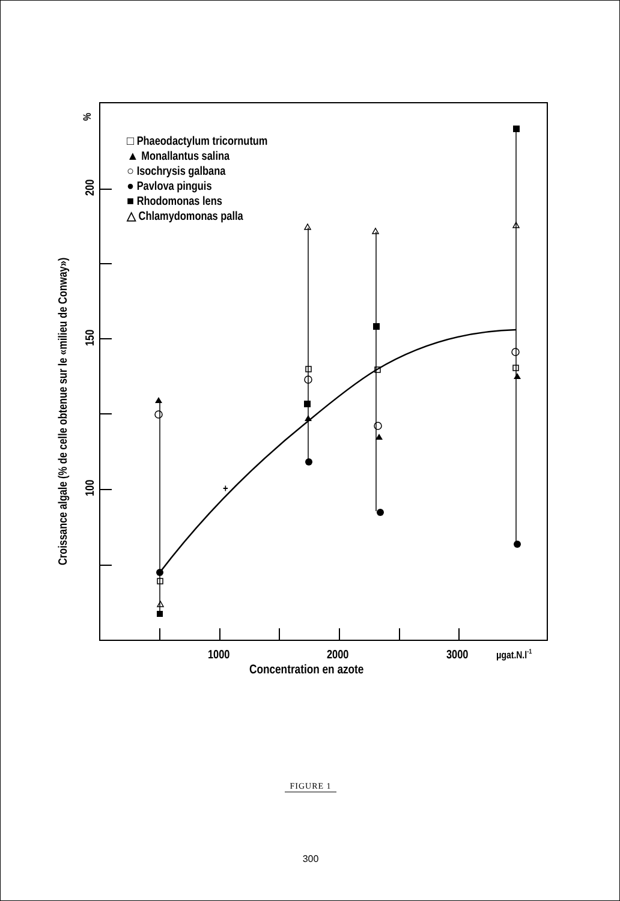%
200
150
100
Croissance algale (% de celle obtenue sur le «milieu de Conway»)
1000
2000
3000
µgat.N.l-1
Concentration en azote
□ Phaeodactylum tricornutum
▲ Monallantus salina
○ Isochrysis galbana
● Pavlova pinguis
■ Rhodomonas lens
△ Chlamydomonas palla
+
FIGURE 1
300